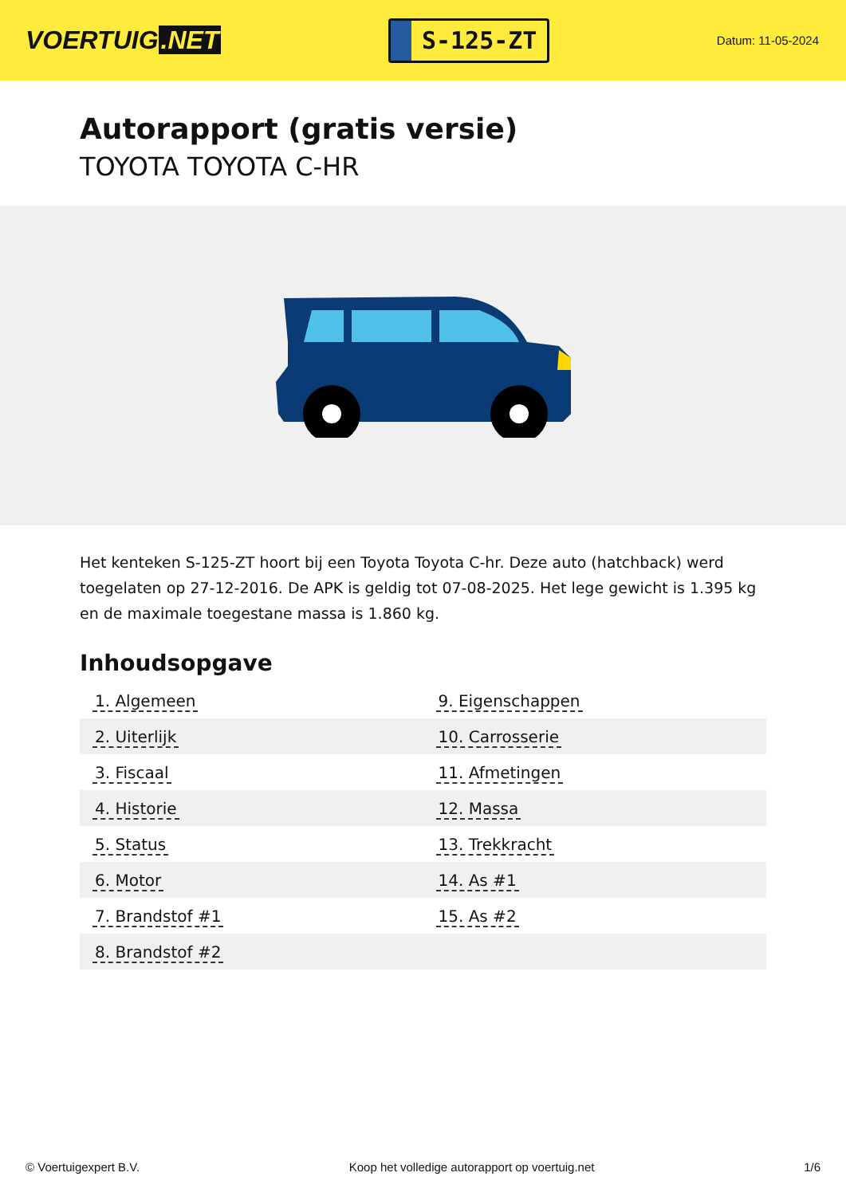VOERTUIG.NET
S-125-ZT
Datum: 11-05-2024
Autorapport (gratis versie)
TOYOTA TOYOTA C-HR
Het kenteken S-125-ZT hoort bij een Toyota Toyota C-hr. Deze auto (hatchback) werd toegelaten op 27-12-2016. De APK is geldig tot 07-08-2025. Het lege gewicht is 1.395 kg en de maximale toegestane massa is 1.860 kg.
Inhoudsopgave
| 1. Algemeen | 9. Eigenschappen |
| 2. Uiterlijk | 10. Carrosserie |
| 3. Fiscaal | 11. Afmetingen |
| 4. Historie | 12. Massa |
| 5. Status | 13. Trekkracht |
| 6. Motor | 14. As #1 |
| 7. Brandstof #1 | 15. As #2 |
| 8. Brandstof #2 | |
© Voertuigexpert B.V. Koop het volledige autorapport op voertuig.net 1/6